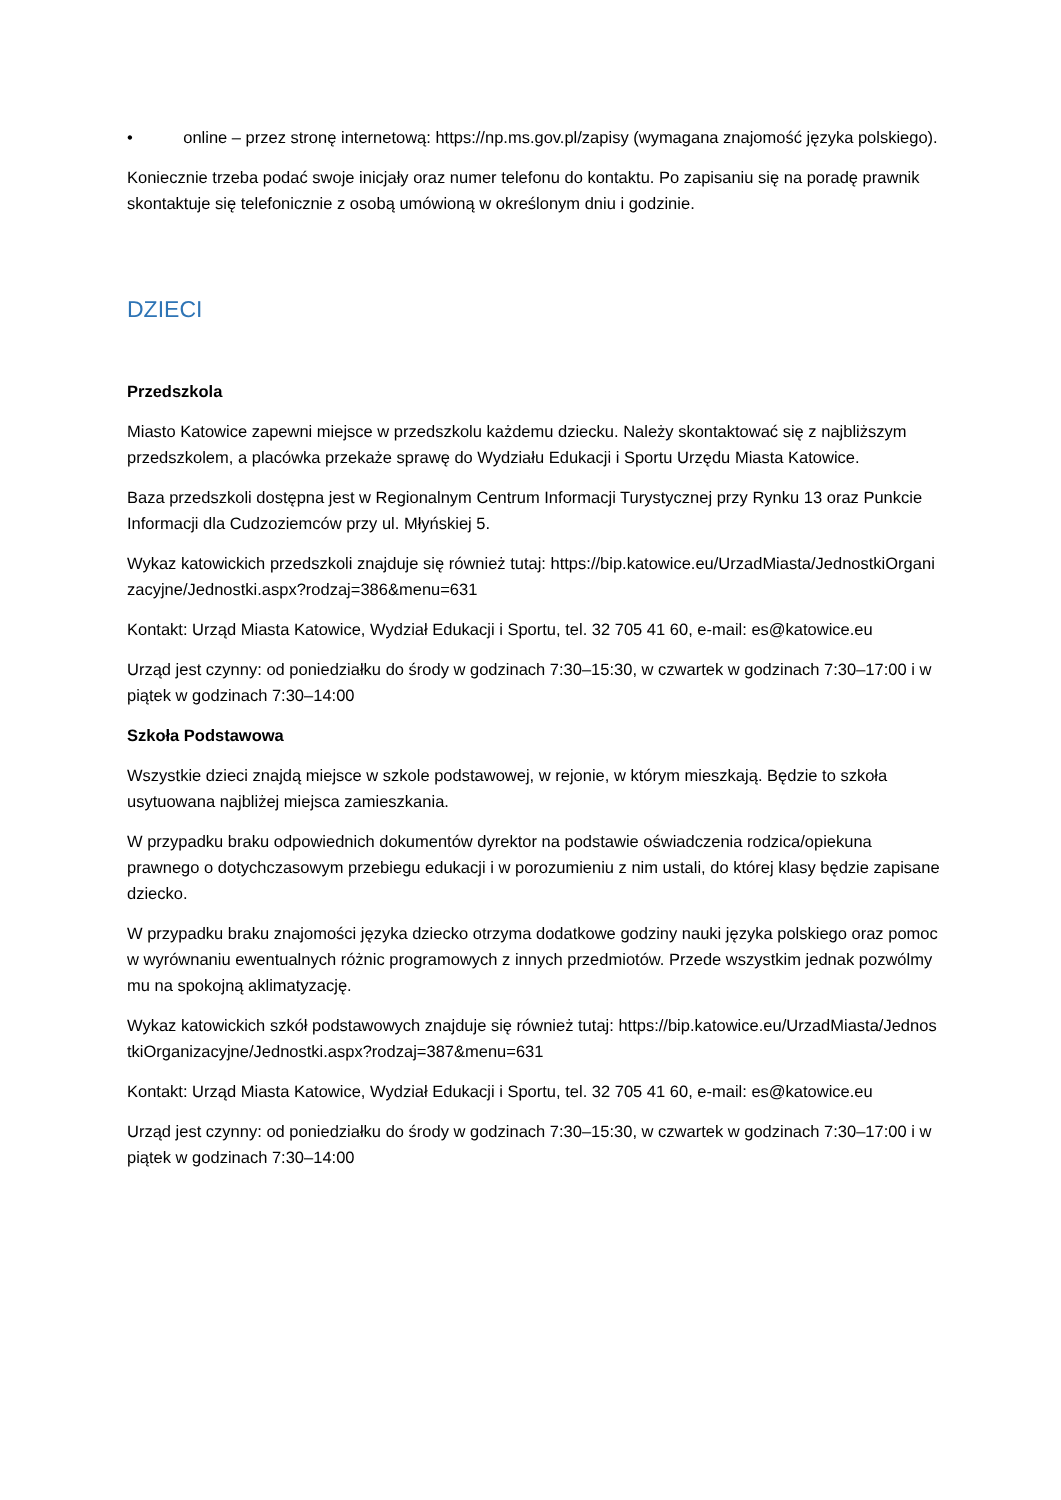• online – przez stronę internetową: https://np.ms.gov.pl/zapisy (wymagana znajomość języka polskiego).
Koniecznie trzeba podać swoje inicjały oraz numer telefonu do kontaktu. Po zapisaniu się na poradę prawnik skontaktuje się telefonicznie z osobą umówioną w określonym dniu i godzinie.
DZIECI
Przedszkola
Miasto Katowice zapewni miejsce w przedszkolu każdemu dziecku. Należy skontaktować się z najbliższym przedszkolem, a placówka przekaże sprawę do Wydziału Edukacji i Sportu Urzędu Miasta Katowice.
Baza przedszkoli dostępna jest w Regionalnym Centrum Informacji Turystycznej przy Rynku 13 oraz Punkcie Informacji dla Cudzoziemców przy ul. Młyńskiej 5.
Wykaz katowickich przedszkoli znajduje się również tutaj: https://bip.katowice.eu/UrzadMiasta/JednostkiOrganizacyjne/Jednostki.aspx?rodzaj=386&menu=631
Kontakt: Urząd Miasta Katowice, Wydział Edukacji i Sportu, tel. 32 705 41 60, e-mail: es@katowice.eu
Urząd jest czynny: od poniedziałku do środy w godzinach 7:30–15:30, w czwartek w godzinach 7:30–17:00 i w piątek w godzinach 7:30–14:00
Szkoła Podstawowa
Wszystkie dzieci znajdą miejsce w szkole podstawowej, w rejonie, w którym mieszkają. Będzie to szkoła usytuowana najbliżej miejsca zamieszkania.
W przypadku braku odpowiednich dokumentów dyrektor na podstawie oświadczenia rodzica/opiekuna prawnego o dotychczasowym przebiegu edukacji i w porozumieniu z nim ustali, do której klasy będzie zapisane dziecko.
W przypadku braku znajomości języka dziecko otrzyma dodatkowe godziny nauki języka polskiego oraz pomoc w wyrównaniu ewentualnych różnic programowych z innych przedmiotów. Przede wszystkim jednak pozwólmy mu na spokojną aklimatyzację.
Wykaz katowickich szkół podstawowych znajduje się również tutaj: https://bip.katowice.eu/UrzadMiasta/JednostkiOrganizacyjne/Jednostki.aspx?rodzaj=387&menu=631
Kontakt: Urząd Miasta Katowice, Wydział Edukacji i Sportu, tel. 32 705 41 60, e-mail: es@katowice.eu
Urząd jest czynny: od poniedziałku do środy w godzinach 7:30–15:30, w czwartek w godzinach 7:30–17:00 i w piątek w godzinach 7:30–14:00